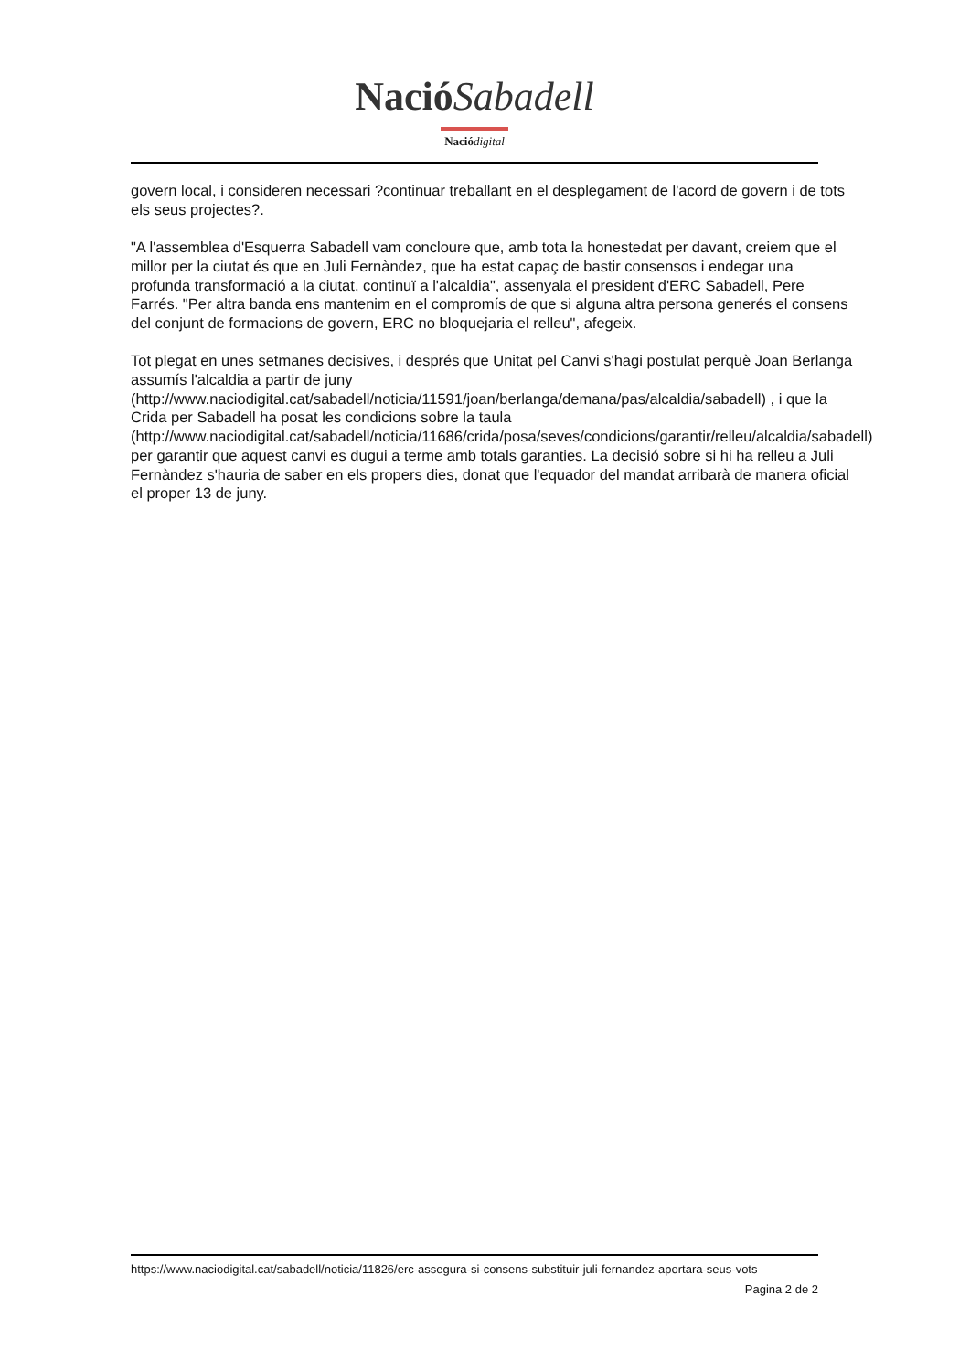Nació Sabadell
Nació digital
govern local, i consideren necessari ?continuar treballant en el desplegament de l'acord de govern i de tots els seus projectes?.
"A l'assemblea d'Esquerra Sabadell vam concloure que, amb tota la honestedat per davant, creiem que el millor per la ciutat és que en Juli Fernàndez, que ha estat capaç de bastir consensos i endegar una profunda transformació a la ciutat, continuï a l'alcaldia", assenyala el president d'ERC Sabadell, Pere Farrés. "Per altra banda ens mantenim en el compromís de que si alguna altra persona generés el consens del conjunt de formacions de govern, ERC no bloquejaria el relleu", afegeix.
Tot plegat en unes setmanes decisives, i després que Unitat pel Canvi s'hagi postulat perquè Joan Berlanga assumís l'alcaldia a partir de juny (http://www.naciodigital.cat/sabadell/noticia/11591/joan/berlanga/demana/pas/alcaldia/sabadell) , i que la Crida per Sabadell ha posat les condicions sobre la taula (http://www.naciodigital.cat/sabadell/noticia/11686/crida/posa/seves/condicions/garantir/relleu/alcaldia/sabadell) per garantir que aquest canvi es dugui a terme amb totals garanties. La decisió sobre si hi ha relleu a Juli Fernàndez s'hauria de saber en els propers dies, donat que l'equador del mandat arribarà de manera oficial el proper 13 de juny.
https://www.naciodigital.cat/sabadell/noticia/11826/erc-assegura-si-consens-substituir-juli-fernandez-aportara-seus-vots
Pagina 2 de 2